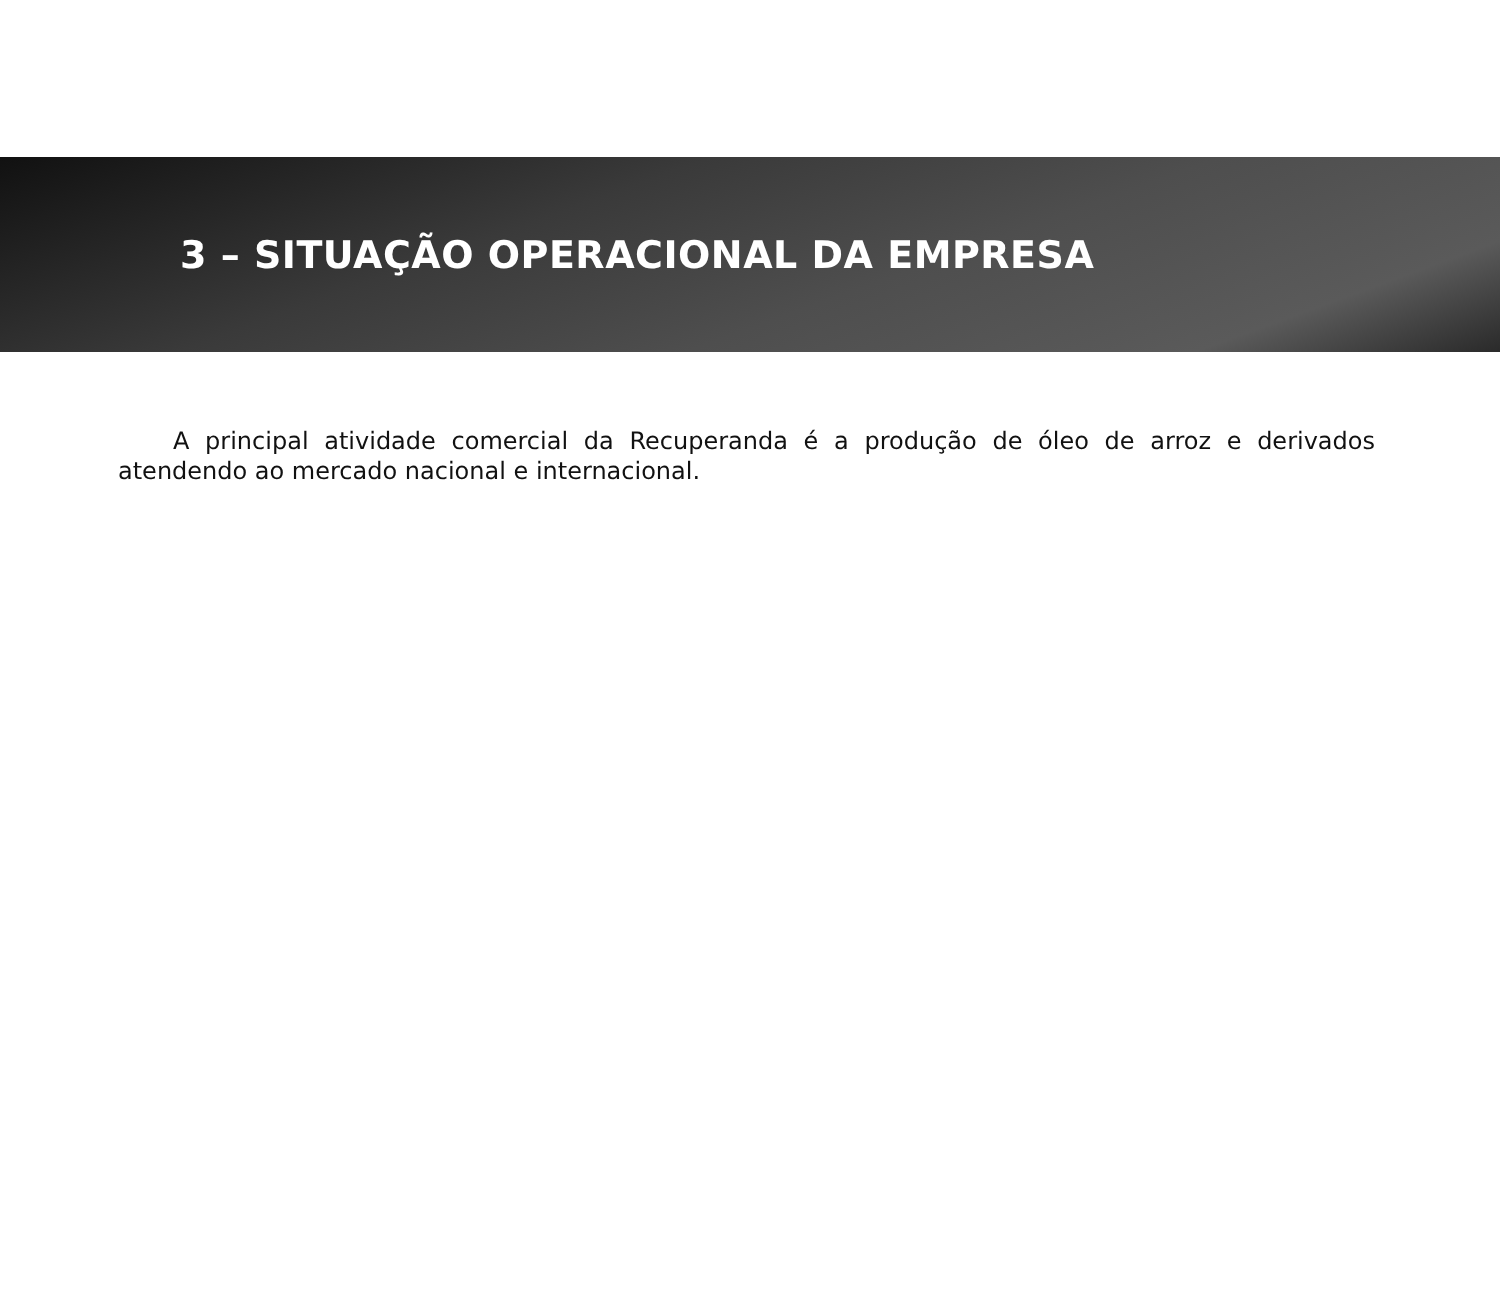3 – SITUAÇÃO OPERACIONAL DA EMPRESA
A principal atividade comercial da Recuperanda é a produção de óleo de arroz e derivados atendendo ao mercado nacional e internacional.